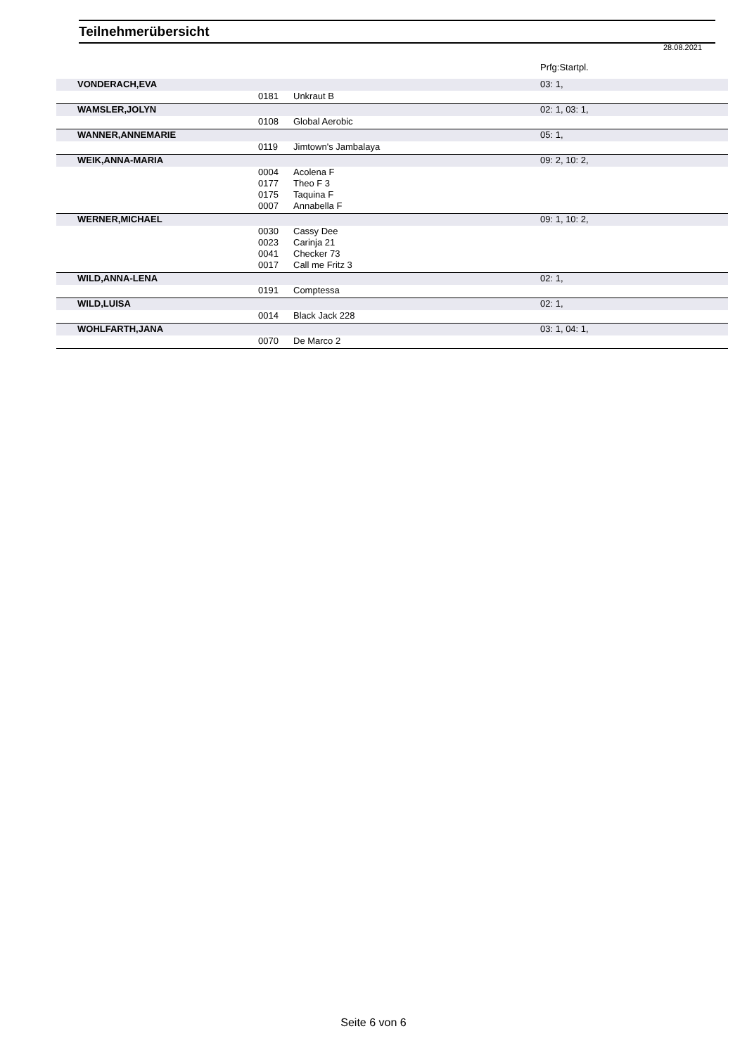Teilnehmerübersicht
28.08.2021
| | | | Prfg:Startpl. |
| VONDERACH,EVA | | | 03: 1, |
| | 0181 | Unkraut B | |
| WAMSLER,JOLYN | | | 02: 1, 03: 1, |
| | 0108 | Global Aerobic | |
| WANNER,ANNEMARIE | | | 05: 1, |
| | 0119 | Jimtown's Jambalaya | |
| WEIK,ANNA-MARIA | | | 09: 2, 10: 2, |
| | 0004 | Acolena F | |
| | 0177 | Theo F 3 | |
| | 0175 | Taquina F | |
| | 0007 | Annabella F | |
| WERNER,MICHAEL | | | 09: 1, 10: 2, |
| | 0030 | Cassy Dee | |
| | 0023 | Carinja 21 | |
| | 0041 | Checker 73 | |
| | 0017 | Call me Fritz 3 | |
| WILD,ANNA-LENA | | | 02: 1, |
| | 0191 | Comptessa | |
| WILD,LUISA | | | 02: 1, |
| | 0014 | Black Jack 228 | |
| WOHLFARTH,JANA | | | 03: 1, 04: 1, |
| | 0070 | De Marco 2 | |
Seite 6 von 6